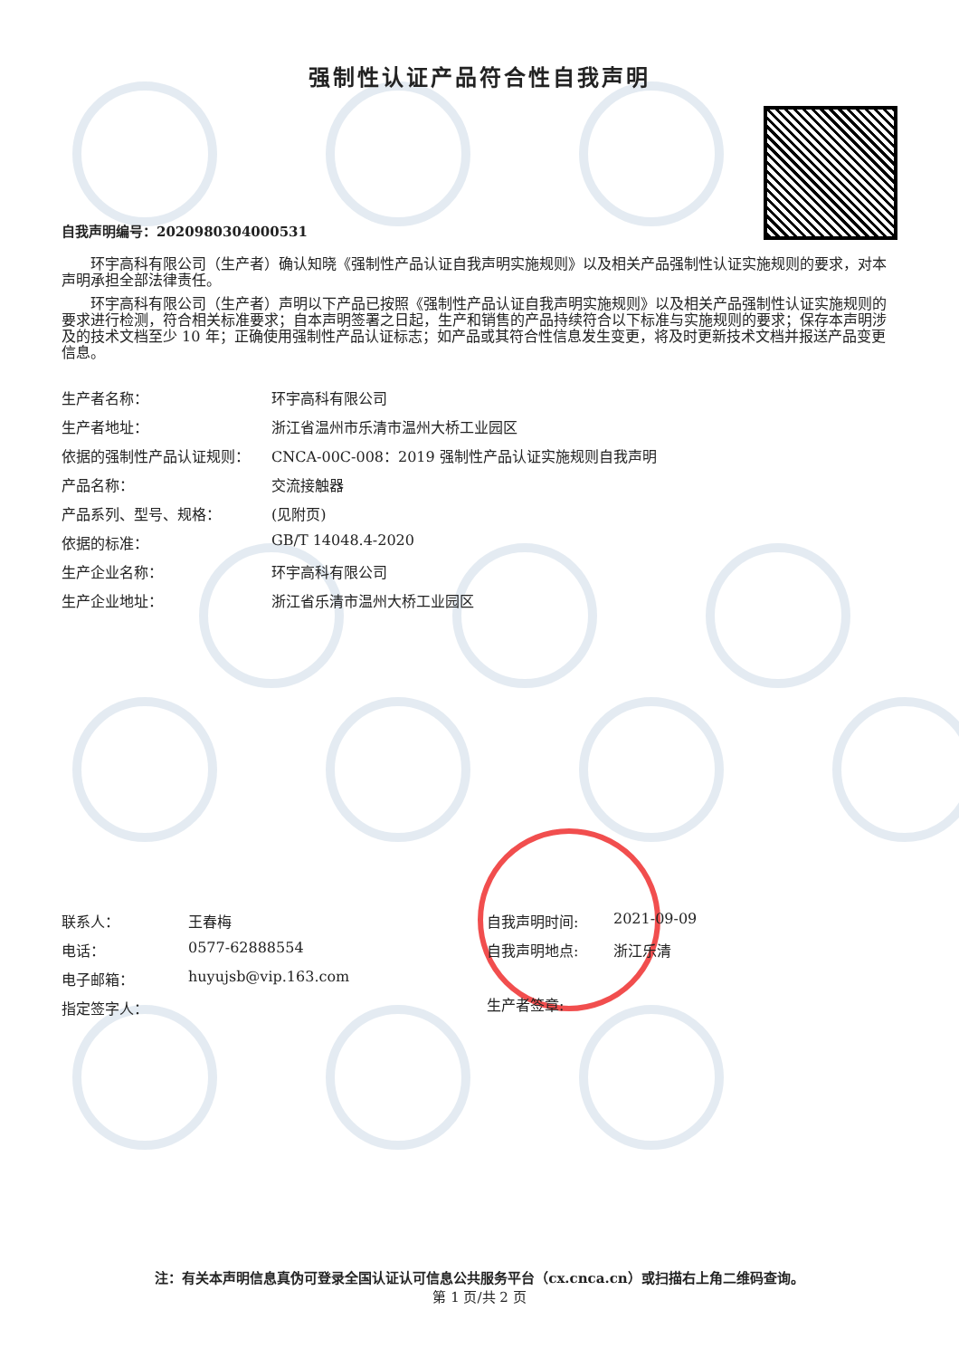强制性认证产品符合性自我声明
自我声明编号：2020980304000531
环宇高科有限公司（生产者）确认知晓《强制性产品认证自我声明实施规则》以及相关产品强制性认证实施规则的要求，对本声明承担全部法律责任。
环宇高科有限公司（生产者）声明以下产品已按照《强制性产品认证自我声明实施规则》以及相关产品强制性认证实施规则的要求进行检测，符合相关标准要求；自本声明签署之日起，生产和销售的产品持续符合以下标准与实施规则的要求；保存本声明涉及的技术文档至少 10 年；正确使用强制性产品认证标志；如产品或其符合性信息发生变更，将及时更新技术文档并报送产品变更信息。
生产者名称：
环宇高科有限公司
生产者地址：
浙江省温州市乐清市温州大桥工业园区
依据的强制性产品认证规则：
CNCA-00C-008：2019 强制性产品认证实施规则自我声明
产品名称：
交流接触器
产品系列、型号、规格：
(见附页)
依据的标准：
GB/T 14048.4-2020
生产企业名称：
环宇高科有限公司
生产企业地址：
浙江省乐清市温州大桥工业园区
联系人：
王春梅
电话：
0577-62888554
电子邮箱：
huyujsb@vip.163.com
指定签字人：
自我声明时间:
2021-09-09
自我声明地点:
浙江乐清
生产者签章:
注：有关本声明信息真伪可登录全国认证认可信息公共服务平台（cx.cnca.cn）或扫描右上角二维码查询。
第 1 页/共 2 页